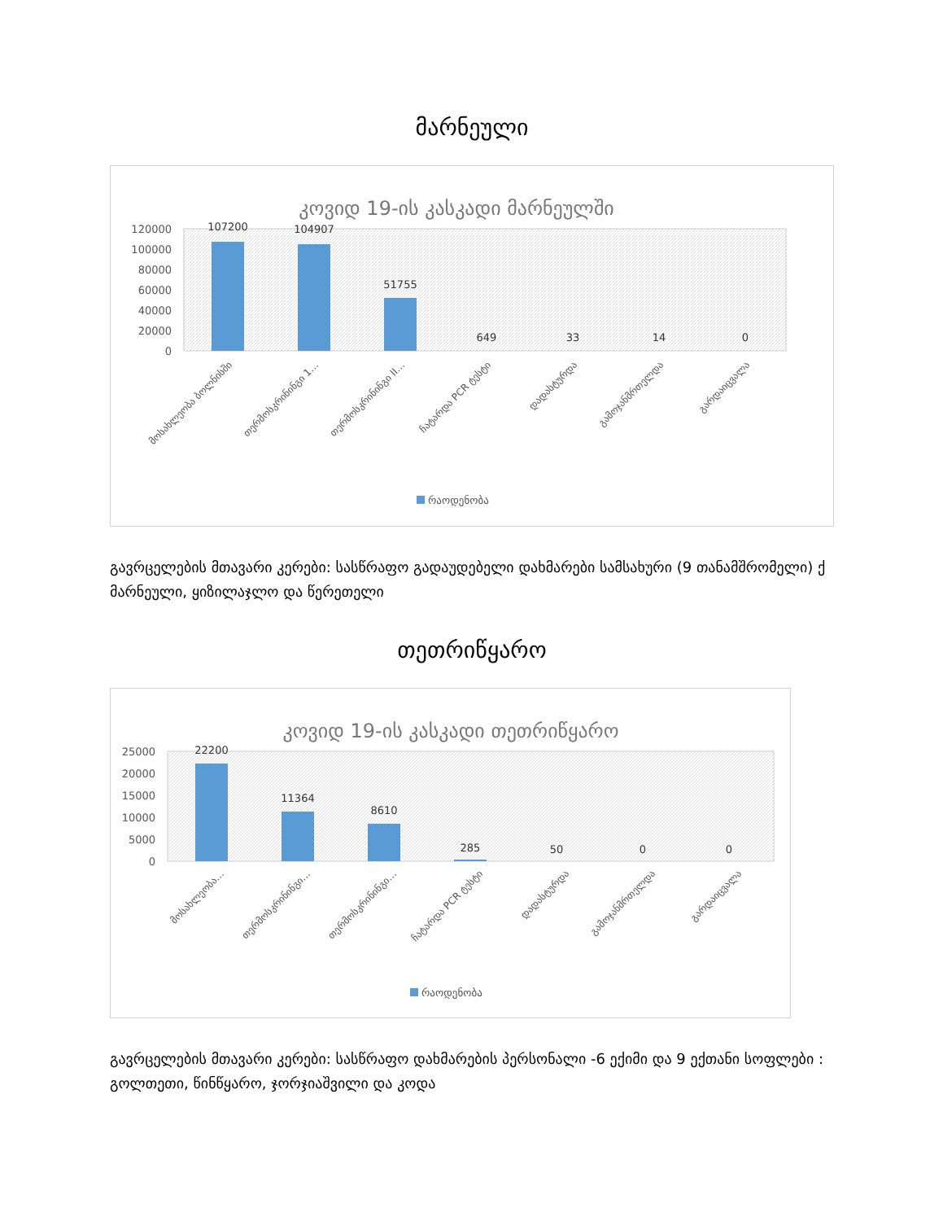მარნეული
კოვიდ 19-ის კასკადი მარნეულში
120000
100000
80000
60000
40000
20000
0
107200
104907
51755
649
33
14
0
მოსახლეობა ბოლნისში
თერმოსკრინინგი 1…
თერმოსკრინინგი II…
ჩატარდა PCR ტესტი
დადასტურდა
გამოჯანმრთელდა
გარდაიცვალა
რაოდენობა
გავრცელების მთავარი კერები: სასწრაფო გადაუდებელი დახმარები სამსახური (9 თანამშრომელი) ქ მარნეული, ყიზილაჯლო და წერეთელი
თეთრიწყარო
კოვიდ 19-ის კასკადი თეთრიწყარო
25000
20000
15000
10000
5000
0
22200
11364
8610
285
50
0
0
მოსახლეობა…
თერმოსკრინინგი…
თერმოსკრინინგი…
ჩატარდა PCR ტესტი
დადასტურდა
გამოჯანმრთელდა
გარდაიცვალა
რაოდენობა
გავრცელების მთავარი კერები: სასწრაფო დახმარების პერსონალი -6 ექიმი და 9 ექთანი სოფლები : გოლთეთი, წინწყარო, ჯორჯიაშვილი და კოდა